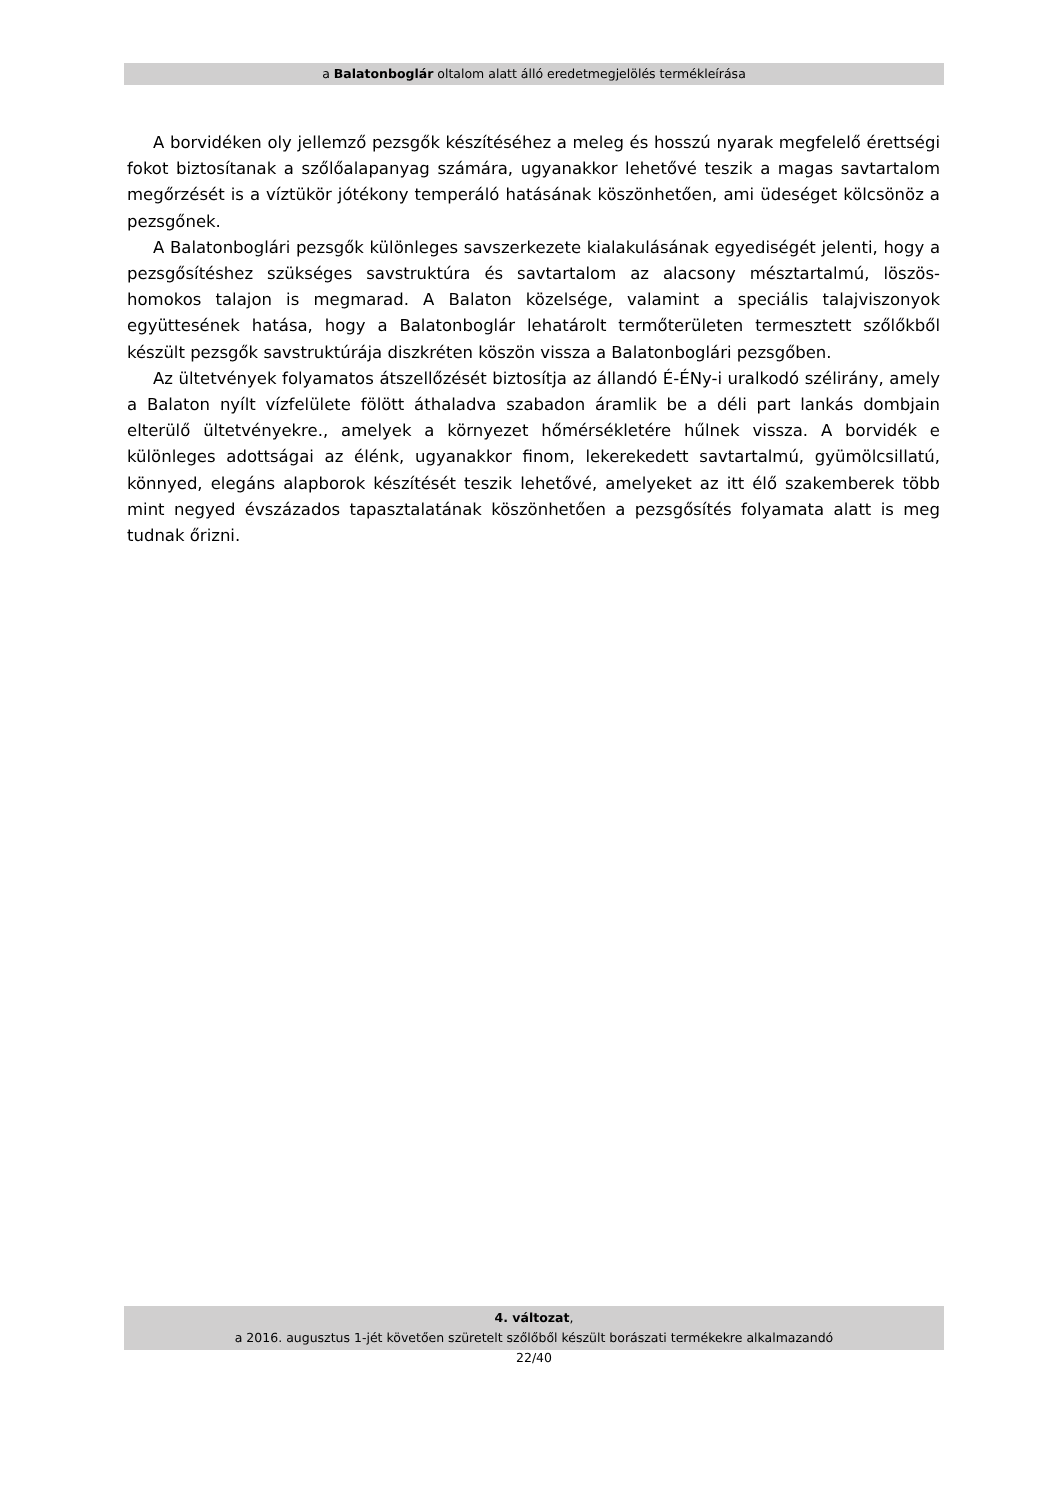a Balatonboglár oltalom alatt álló eredetmegjelölés termékleírása
A borvidéken oly jellemző pezsgők készítéséhez a meleg és hosszú nyarak megfelelő érettségi fokot biztosítanak a szőlőalapanyag számára, ugyanakkor lehetővé teszik a magas savtartalom megőrzését is a víztükör jótékony temperáló hatásának köszönhetően, ami üdeséget kölcsönöz a pezsgőnek.
A Balatonboglári pezsgők különleges savszerkezete kialakulásának egyediségét jelenti, hogy a pezsgősítéshez szükséges savstruktúra és savtartalom az alacsony mésztartalmú, löszös-homokos talajon is megmarad. A Balaton közelsége, valamint a speciális talajviszonyok együttesének hatása, hogy a Balatonboglár lehatárolt termőterületen termesztett szőlőkből készült pezsgők savstruktúrája diszkréten köszön vissza a Balatonboglári pezsgőben.
Az ültetvények folyamatos átszellőzését biztosítja az állandó É-ÉNy-i uralkodó szélirány, amely a Balaton nyílt vízfelülete fölött áthaladva szabadon áramlik be a déli part lankás dombjain elterülő ültetvényekre., amelyek a környezet hőmérsékletére hűlnek vissza. A borvidék e különleges adottságai az élénk, ugyanakkor finom, lekerekedett savtartalmú, gyümölcsillatú, könnyed, elegáns alapborok készítését teszik lehetővé, amelyeket az itt élő szakemberek több mint negyed évszázados tapasztalatának köszönhetően a pezsgősítés folyamata alatt is meg tudnak őrizni.
4. változat,
a 2016. augusztus 1-jét követően szüretelt szőlőből készült borászati termékekre alkalmazandó
22/40